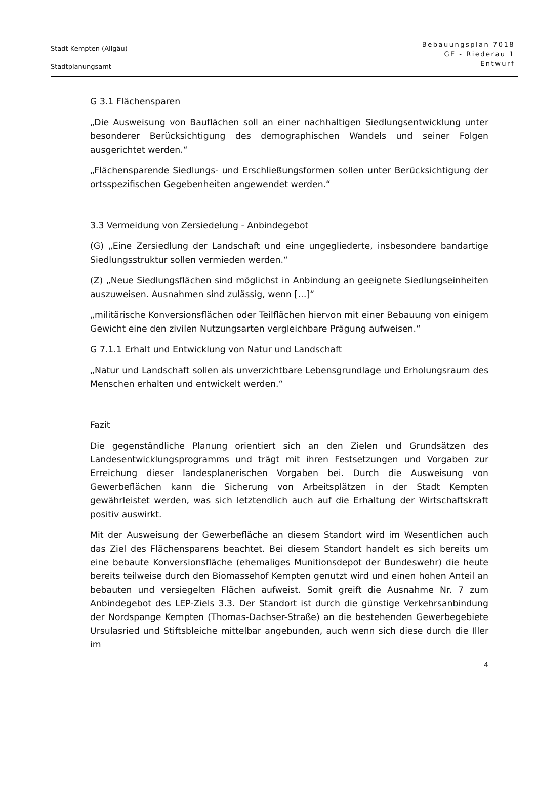Stadt Kempten (Allgäu)
Stadtplanungsamt
Bebauungsplan 7018
GE - Riederau 1
Entwurf
G 3.1 Flächensparen
„Die Ausweisung von Bauflächen soll an einer nachhaltigen Siedlungsentwicklung unter besonderer Berücksichtigung des demographischen Wandels und seiner Folgen ausgerichtet werden.“
„Flächensparende Siedlungs- und Erschließungsformen sollen unter Berücksichtigung der ortsspezifischen Gegebenheiten angewendet werden.“
3.3 Vermeidung von Zersiedelung - Anbindegebot
(G) „Eine Zersiedlung der Landschaft und eine ungegliederte, insbesondere bandartige Siedlungsstruktur sollen vermieden werden.“
(Z) „Neue Siedlungsflächen sind möglichst in Anbindung an geeignete Siedlungseinheiten auszuweisen. Ausnahmen sind zulässig, wenn […]“
„militärische Konversionsflächen oder Teilflächen hiervon mit einer Bebauung von einigem Gewicht eine den zivilen Nutzungsarten vergleichbare Prägung aufweisen.“
G 7.1.1 Erhalt und Entwicklung von Natur und Landschaft
„Natur und Landschaft sollen als unverzichtbare Lebensgrundlage und Erholungsraum des Menschen erhalten und entwickelt werden.“
Fazit
Die gegenständliche Planung orientiert sich an den Zielen und Grundsätzen des Landesentwicklungsprogramms und trägt mit ihren Festsetzungen und Vorgaben zur Erreichung dieser landesplanerischen Vorgaben bei. Durch die Ausweisung von Gewerbeflächen kann die Sicherung von Arbeitsplätzen in der Stadt Kempten gewährleistet werden, was sich letztendlich auch auf die Erhaltung der Wirtschaftskraft positiv auswirkt.
Mit der Ausweisung der Gewerbefläche an diesem Standort wird im Wesentlichen auch das Ziel des Flächensparens beachtet. Bei diesem Standort handelt es sich bereits um eine bebaute Konversionsfläche (ehemaliges Munitionsdepot der Bundeswehr) die heute bereits teilweise durch den Biomassehof Kempten genutzt wird und einen hohen Anteil an bebauten und versiegelten Flächen aufweist. Somit greift die Ausnahme Nr. 7 zum Anbindegebot des LEP-Ziels 3.3. Der Standort ist durch die günstige Verkehrsanbindung der Nordspange Kempten (Thomas-Dachser-Straße) an die bestehenden Gewerbegebiete Ursulasried und Stiftsbleiche mittelbar angebunden, auch wenn sich diese durch die Iller im
4